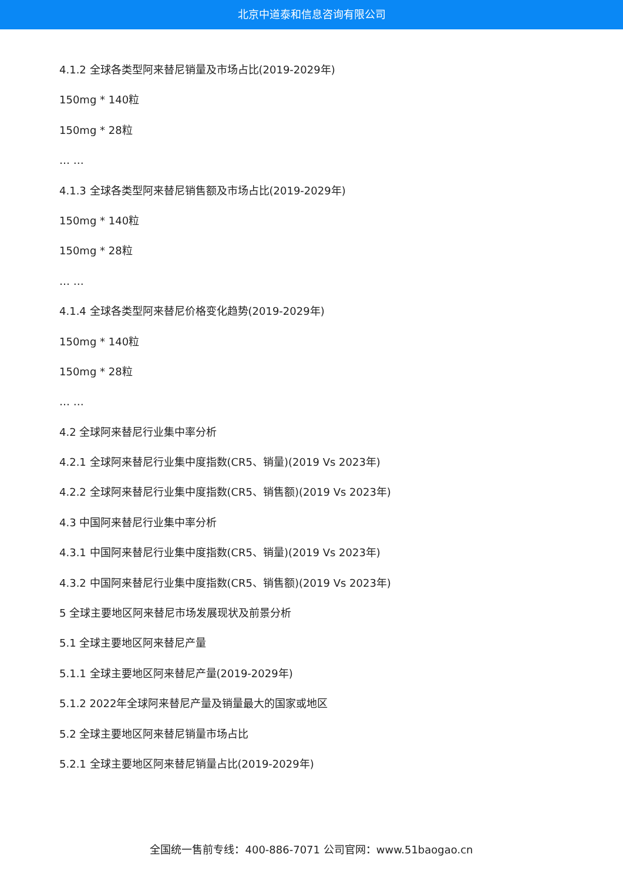北京中道泰和信息咨询有限公司
4.1.2 全球各类型阿来替尼销量及市场占比(2019-2029年)
150mg * 140粒
150mg * 28粒
… …
4.1.3 全球各类型阿来替尼销售额及市场占比(2019-2029年)
150mg * 140粒
150mg * 28粒
… …
4.1.4 全球各类型阿来替尼价格变化趋势(2019-2029年)
150mg * 140粒
150mg * 28粒
… …
4.2 全球阿来替尼行业集中率分析
4.2.1 全球阿来替尼行业集中度指数(CR5、销量)(2019 Vs 2023年)
4.2.2 全球阿来替尼行业集中度指数(CR5、销售额)(2019 Vs 2023年)
4.3 中国阿来替尼行业集中率分析
4.3.1 中国阿来替尼行业集中度指数(CR5、销量)(2019 Vs 2023年)
4.3.2 中国阿来替尼行业集中度指数(CR5、销售额)(2019 Vs 2023年)
5 全球主要地区阿来替尼市场发展现状及前景分析
5.1 全球主要地区阿来替尼产量
5.1.1 全球主要地区阿来替尼产量(2019-2029年)
5.1.2 2022年全球阿来替尼产量及销量最大的国家或地区
5.2 全球主要地区阿来替尼销量市场占比
5.2.1 全球主要地区阿来替尼销量占比(2019-2029年)
全国统一售前专线：400-886-7071 公司官网：www.51baogao.cn